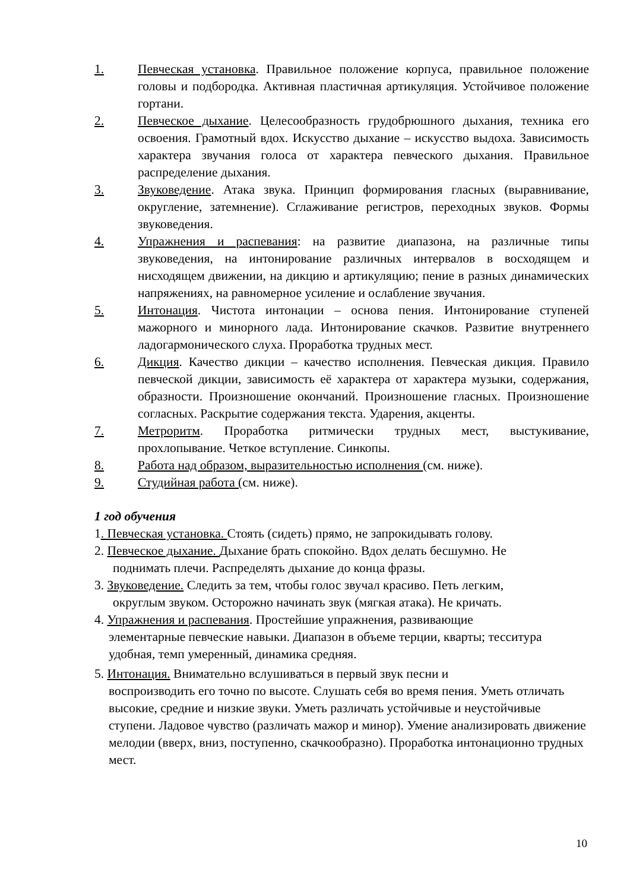1. Певческая установка. Правильное положение корпуса, правильное положение головы и подбородка. Активная пластичная артикуляция. Устойчивое положение гортани.
2. Певческое дыхание. Целесообразность грудобрюшного дыхания, техника его освоения. Грамотный вдох. Искусство дыхание – искусство выдоха. Зависимость характера звучания голоса от характера певческого дыхания. Правильное распределение дыхания.
3. Звуковедение. Атака звука. Принцип формирования гласных (выравнивание, округление, затемнение). Сглаживание регистров, переходных звуков. Формы звуковедения.
4. Упражнения и распевания: на развитие диапазона, на различные типы звуковедения, на интонирование различных интервалов в восходящем и нисходящем движении, на дикцию и артикуляцию; пение в разных динамических напряжениях, на равномерное усиление и ослабление звучания.
5. Интонация. Чистота интонации – основа пения. Интонирование ступеней мажорного и минорного лада. Интонирование скачков. Развитие внутреннего ладогармонического слуха. Проработка трудных мест.
6. Дикция. Качество дикции – качество исполнения. Певческая дикция. Правило певческой дикции, зависимость её характера от характера музыки, содержания, образности. Произношение окончаний. Произношение гласных. Произношение согласных. Раскрытие содержания текста. Ударения, акценты.
7. Метроритм. Проработка ритмически трудных мест, выстукивание, прохлопывание. Четкое вступление. Синкопы.
8. Работа над образом, выразительностью исполнения (см. ниже).
9. Студийная работа (см. ниже).
1 год обучения
1. Певческая установка. Стоять (сидеть) прямо, не запрокидывать голову.
2. Певческое дыхание. Дыхание брать спокойно. Вдох делать бесшумно. Не
поднимать плечи. Распределять дыхание до конца фразы.
3. Звуковедение. Следить за тем, чтобы голос звучал красиво. Петь легким,
округлым звуком. Осторожно начинать звук (мягкая атака). Не кричать.
4. Упражнения и распевания. Простейшие упражнения, развивающие
элементарные певческие навыки. Диапазон в объеме терции, кварты; тесситура удобная, темп умеренный, динамика средняя.
5. Интонация. Внимательно вслушиваться в первый звук песни и
воспроизводить его точно по высоте. Слушать себя во время пения. Уметь отличать высокие, средние и низкие звуки. Уметь различать устойчивые и неустойчивые ступени. Ладовое чувство (различать мажор и минор). Умение анализировать движение мелодии (вверх, вниз, поступенно, скачкообразно). Проработка интонационно трудных мест.
10